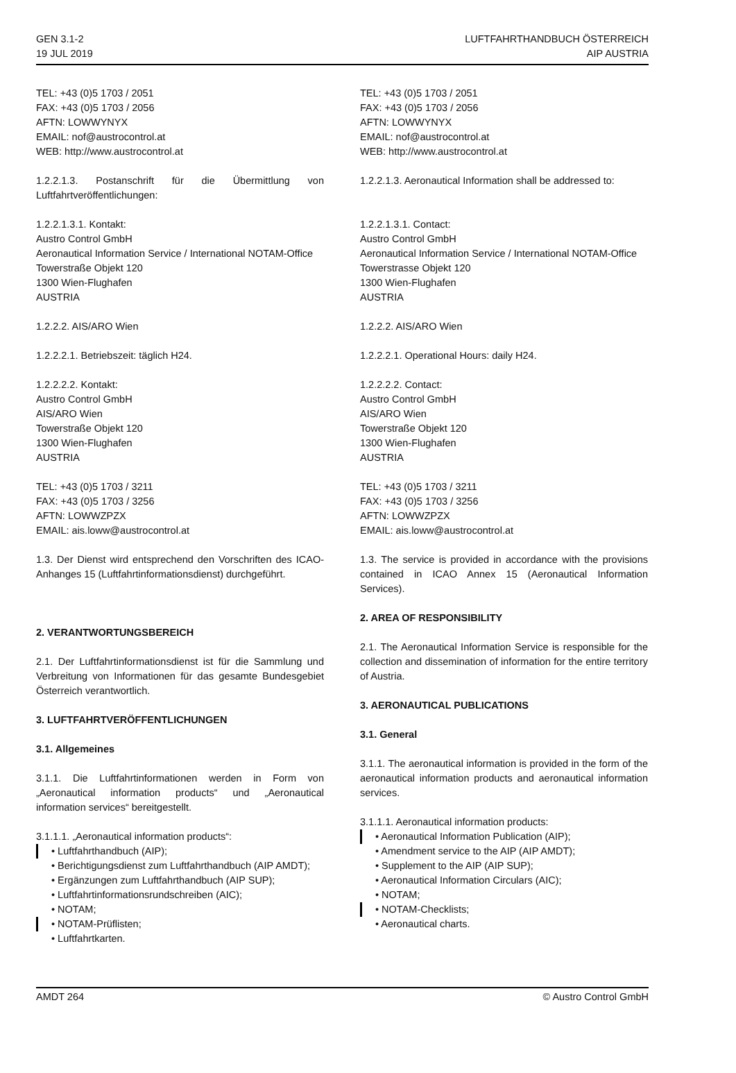GEN 3.1-2
19 JUL 2019
LUFTFAHRTHANDBUCH ÖSTERREICH
AIP AUSTRIA
TEL: +43 (0)5 1703 / 2051
FAX: +43 (0)5 1703 / 2056
AFTN: LOWWYNYX
EMAIL: nof@austrocontrol.at
WEB: http://www.austrocontrol.at
1.2.2.1.3. Postanschrift für die Übermittlung von Luftfahrtveröffentlichungen:
1.2.2.1.3.1. Kontakt:
Austro Control GmbH
Aeronautical Information Service / International NOTAM-Office
Towerstraße Objekt 120
1300 Wien-Flughafen
AUSTRIA
1.2.2.2. AIS/ARO Wien
1.2.2.2.1. Betriebszeit: täglich H24.
1.2.2.2.2. Kontakt:
Austro Control GmbH
AIS/ARO Wien
Towerstraße Objekt 120
1300 Wien-Flughafen
AUSTRIA
TEL: +43 (0)5 1703 / 3211
FAX: +43 (0)5 1703 / 3256
AFTN: LOWWZPZX
EMAIL: ais.loww@austrocontrol.at
1.3. Der Dienst wird entsprechend den Vorschriften des ICAO-Anhanges 15 (Luftfahrtinformationsdienst) durchgeführt.
2. VERANTWORTUNGSBEREICH
2.1. Der Luftfahrtinformationsdienst ist für die Sammlung und Verbreitung von Informationen für das gesamte Bundesgebiet Österreich verantwortlich.
3. LUFTFAHRTVERÖFFENTLICHUNGEN
3.1. Allgemeines
3.1.1. Die Luftfahrtinformationen werden in Form von „Aeronautical information products“ und „Aeronautical information services“ bereitgestellt.
3.1.1.1. „Aeronautical information products“:
• Luftfahrthandbuch (AIP);
• Berichtigungsdienst zum Luftfahrthandbuch (AIP AMDT);
• Ergänzungen zum Luftfahrthandbuch (AIP SUP);
• Luftfahrtinformationsrundschreiben (AIC);
• NOTAM;
• NOTAM-Prüflisten;
• Luftfahrtkarten.
TEL: +43 (0)5 1703 / 2051
FAX: +43 (0)5 1703 / 2056
AFTN: LOWWYNYX
EMAIL: nof@austrocontrol.at
WEB: http://www.austrocontrol.at
1.2.2.1.3. Aeronautical Information shall be addressed to:
1.2.2.1.3.1. Contact:
Austro Control GmbH
Aeronautical Information Service / International NOTAM-Office
Towerstrasse Objekt 120
1300 Wien-Flughafen
AUSTRIA
1.2.2.2. AIS/ARO Wien
1.2.2.2.1. Operational Hours: daily H24.
1.2.2.2.2. Contact:
Austro Control GmbH
AIS/ARO Wien
Towerstraße Objekt 120
1300 Wien-Flughafen
AUSTRIA
TEL: +43 (0)5 1703 / 3211
FAX: +43 (0)5 1703 / 3256
AFTN: LOWWZPZX
EMAIL: ais.loww@austrocontrol.at
1.3. The service is provided in accordance with the provisions contained in ICAO Annex 15 (Aeronautical Information Services).
2. AREA OF RESPONSIBILITY
2.1. The Aeronautical Information Service is responsible for the collection and dissemination of information for the entire territory of Austria.
3. AERONAUTICAL PUBLICATIONS
3.1. General
3.1.1. The aeronautical information is provided in the form of the aeronautical information products and aeronautical information services.
3.1.1.1. Aeronautical information products:
• Aeronautical Information Publication (AIP);
• Amendment service to the AIP (AIP AMDT);
• Supplement to the AIP (AIP SUP);
• Aeronautical Information Circulars (AIC);
• NOTAM;
• NOTAM-Checklists;
• Aeronautical charts.
AMDT 264 © Austro Control GmbH